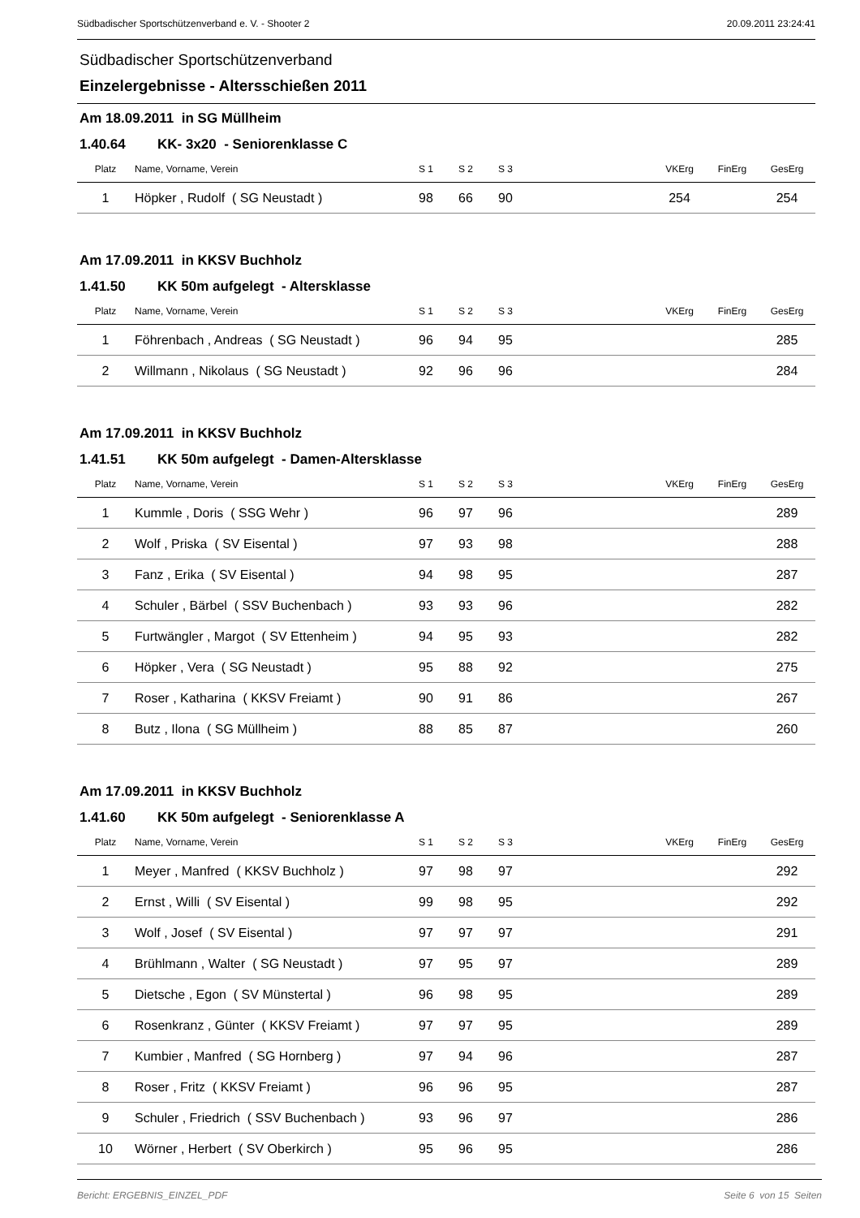Südbadischer Sportschützenverband e. V. - Shooter 2 20.09.2011 23:24:41
Südbadischer Sportschützenverband
Einzelergebnisse - Altersschießen 2011
Am 18.09.2011 in SG Müllheim
1.40.64 KK- 3x20 - Seniorenklasse C
| Platz | Name, Vorname, Verein | S 1 | S 2 | S 3 | | VKErg | FinErg | GesErg |
| --- | --- | --- | --- | --- | --- | --- | --- | --- |
| 1 | Höpker , Rudolf ( SG Neustadt ) | 98 | 66 | 90 | | 254 | | 254 |
Am 17.09.2011 in KKSV Buchholz
1.41.50 KK 50m aufgelegt - Altersklasse
| Platz | Name, Vorname, Verein | S 1 | S 2 | S 3 | | VKErg | FinErg | GesErg |
| --- | --- | --- | --- | --- | --- | --- | --- | --- |
| 1 | Föhrenbach , Andreas ( SG Neustadt ) | 96 | 94 | 95 | | | | 285 |
| 2 | Willmann , Nikolaus ( SG Neustadt ) | 92 | 96 | 96 | | | | 284 |
Am 17.09.2011 in KKSV Buchholz
1.41.51 KK 50m aufgelegt - Damen-Altersklasse
| Platz | Name, Vorname, Verein | S 1 | S 2 | S 3 | | VKErg | FinErg | GesErg |
| --- | --- | --- | --- | --- | --- | --- | --- | --- |
| 1 | Kummle , Doris ( SSG Wehr ) | 96 | 97 | 96 | | | | 289 |
| 2 | Wolf , Priska ( SV Eisental ) | 97 | 93 | 98 | | | | 288 |
| 3 | Fanz , Erika ( SV Eisental ) | 94 | 98 | 95 | | | | 287 |
| 4 | Schuler , Bärbel ( SSV Buchenbach ) | 93 | 93 | 96 | | | | 282 |
| 5 | Furtwängler , Margot ( SV Ettenheim ) | 94 | 95 | 93 | | | | 282 |
| 6 | Höpker , Vera ( SG Neustadt ) | 95 | 88 | 92 | | | | 275 |
| 7 | Roser , Katharina ( KKSV Freiamt ) | 90 | 91 | 86 | | | | 267 |
| 8 | Butz , Ilona ( SG Müllheim ) | 88 | 85 | 87 | | | | 260 |
Am 17.09.2011 in KKSV Buchholz
1.41.60 KK 50m aufgelegt - Seniorenklasse A
| Platz | Name, Vorname, Verein | S 1 | S 2 | S 3 | | VKErg | FinErg | GesErg |
| --- | --- | --- | --- | --- | --- | --- | --- | --- |
| 1 | Meyer , Manfred ( KKSV Buchholz ) | 97 | 98 | 97 | | | | 292 |
| 2 | Ernst , Willi ( SV Eisental ) | 99 | 98 | 95 | | | | 292 |
| 3 | Wolf , Josef ( SV Eisental ) | 97 | 97 | 97 | | | | 291 |
| 4 | Brühlmann , Walter ( SG Neustadt ) | 97 | 95 | 97 | | | | 289 |
| 5 | Dietsche , Egon ( SV Münstertal ) | 96 | 98 | 95 | | | | 289 |
| 6 | Rosenkranz , Günter ( KKSV Freiamt ) | 97 | 97 | 95 | | | | 289 |
| 7 | Kumbier , Manfred ( SG Hornberg ) | 97 | 94 | 96 | | | | 287 |
| 8 | Roser , Fritz ( KKSV Freiamt ) | 96 | 96 | 95 | | | | 287 |
| 9 | Schuler , Friedrich ( SSV Buchenbach ) | 93 | 96 | 97 | | | | 286 |
| 10 | Wörner , Herbert ( SV Oberkirch ) | 95 | 96 | 95 | | | | 286 |
Bericht: ERGEBNIS_EINZEL_PDF Seite 6 von 15 Seiten